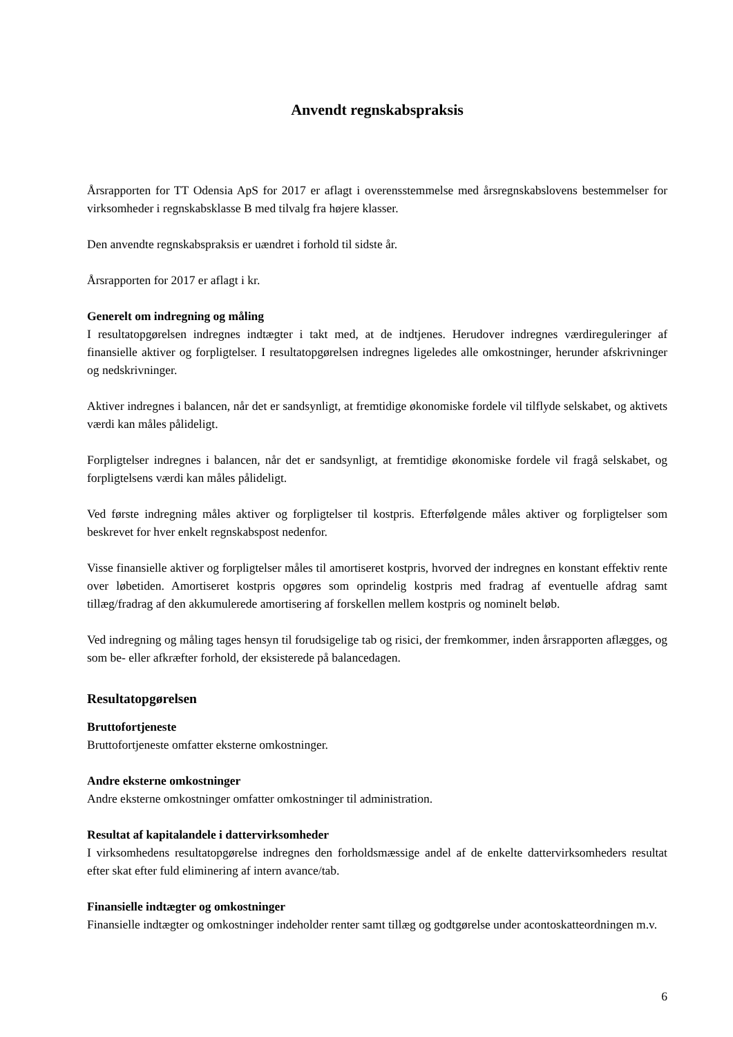Anvendt regnskabspraksis
Årsrapporten for TT Odensia ApS for 2017 er aflagt i overensstemmelse med årsregnskabslovens bestem­melser for virksomheder i regnskabsklasse B med tilvalg fra højere klasser.
Den anvendte regnskabspraksis er uændret i forhold til sidste år.
Årsrapporten for 2017 er aflagt i kr.
Generelt om indregning og måling
I resultatopgørelsen indregnes indtægter i takt med, at de indtjenes. Herudover indregnes værdireguleringer af finansielle aktiver og forpligtelser. I resultatopgørelsen indregnes ligeledes alle omkostninger, herunder afskrivninger og nedskrivninger.
Aktiver indregnes i balancen, når det er sandsynligt, at fremtidige økonomiske fordele vil tilflyde selskabet, og aktivets værdi kan måles pålideligt.
Forpligtelser indregnes i balancen, når det er sandsynligt, at fremtidige økonomiske fordele vil fragå selskabet, og forpligtelsens værdi kan måles pålideligt.
Ved første indregning måles aktiver og forpligtelser til kostpris. Efterfølgende måles aktiver og forpligtelser som beskrevet for hver enkelt regnskabspost nedenfor.
Visse finansielle aktiver og forpligtelser måles til amortiseret kostpris, hvorved der indregnes en konstant effektiv rente over løbetiden. Amortiseret kostpris opgøres som oprindelig kostpris med fradrag af eventuelle afdrag samt tillæg/fradrag af den akkumulerede amortisering af forskellen mellem kostpris og nominelt beløb.
Ved indregning og måling tages hensyn til forudsigelige tab og risici, der fremkommer, inden årsrapporten aflægges, og som be- eller afkræfter forhold, der eksisterede på balancedagen.
Resultatopgørelsen
Bruttofortjeneste
Bruttofortjeneste omfatter eksterne omkostninger.
Andre eksterne omkostninger
Andre eksterne omkostninger omfatter omkostninger til administration.
Resultat af kapitalandele i dattervirksomheder
I virksomhedens resultatopgørelse indregnes den forholdsmæssige andel af de enkelte dattervirksomheders resultat efter skat efter fuld eliminering af intern avance/tab.
Finansielle indtægter og omkostninger
Finansielle indtægter og omkostninger indeholder renter samt tillæg og godtgørelse under acontoskatteordningen m.v.
6